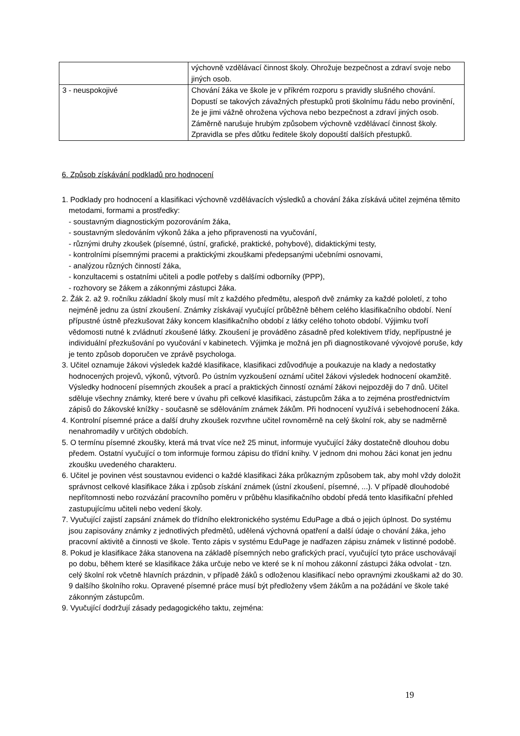| | výchovně vzdělávací činnost školy. Ohrožuje bezpečnost a zdraví svoje nebo jiných osob. |
| 3 - neuspokojivé | Chování žáka ve škole je v příkrém rozporu s pravidly slušného chování. Dopustí se takových závažných přestupků proti školnímu řádu nebo provinění, že je jimi vážně ohrožena výchova nebo bezpečnost a zdraví jiných osob. Záměrně narušuje hrubým způsobem výchovně vzdělávací činnost školy. Zpravidla se přes důtku ředitele školy dopouští dalších přestupků. |
6. Způsob získávání podkladů pro hodnocení
1. Podklady pro hodnocení a klasifikaci výchovně vzdělávacích výsledků a chování žáka získává učitel zejména těmito metodami, formami a prostředky:
- soustavným diagnostickým pozorováním žáka,
- soustavným sledováním výkonů žáka a jeho připravenosti na vyučování,
- různými druhy zkoušek (písemné, ústní, grafické, praktické, pohybové), didaktickými testy,
- kontrolními písemnými pracemi a praktickými zkouškami předepsanými učebními osnovami,
- analýzou různých činností žáka,
- konzultacemi s ostatními učiteli a podle potřeby s dalšími odborníky (PPP),
- rozhovory se žákem a zákonnými zástupci žáka.
2. Žák 2. až 9. ročníku základní školy musí mít z každého předmětu, alespoň dvě známky za každé pololetí, z toho nejméně jednu za ústní zkoušení. Známky získávají vyučující průběžně během celého klasifikačního období. Není přípustné ústně přezkušovat žáky koncem klasifikačního období z látky celého tohoto období. Výjimku tvoří vědomosti nutné k zvládnutí zkoušené látky. Zkoušení je prováděno zásadně před kolektivem třídy, nepřípustné je individuální přezkušování po vyučování v kabinetech. Výjimka je možná jen při diagnostikované vývojové poruše, kdy je tento způsob doporučen ve zprávě psychologa.
3. Učitel oznamuje žákovi výsledek každé klasifikace, klasifikaci zdůvodňuje a poukazuje na klady a nedostatky hodnocených projevů, výkonů, výtvorů. Po ústním vyzkoušení oznámí učitel žákovi výsledek hodnocení okamžitě. Výsledky hodnocení písemných zkoušek a prací a praktických činností oznámí žákovi nejpozději do 7 dnů. Učitel sděluje všechny známky, které bere v úvahu při celkové klasifikaci, zástupcům žáka a to zejména prostřednictvím zápisů do žákovské knížky - současně se sdělováním známek žákům. Při hodnocení využívá i sebehodnocení žáka.
4. Kontrolní písemné práce a další druhy zkoušek rozvrhne učitel rovnoměrně na celý školní rok, aby se nadměrně nenahromadily v určitých obdobích.
5. O termínu písemné zkoušky, která má trvat více než 25 minut, informuje vyučující žáky dostatečně dlouhou dobu předem. Ostatní vyučující o tom informuje formou zápisu do třídní knihy. V jednom dni mohou žáci konat jen jednu zkoušku uvedeného charakteru.
6. Učitel je povinen vést soustavnou evidenci o každé klasifikaci žáka průkazným způsobem tak, aby mohl vždy doložit správnost celkové klasifikace žáka i způsob získání známek (ústní zkoušení, písemné, ...). V případě dlouhodobé nepřítomnosti nebo rozvázání pracovního poměru v průběhu klasifikačního období předá tento klasifikační přehled zastupujícímu učiteli nebo vedení školy.
7. Vyučující zajistí zapsání známek do třídního elektronického systému EduPage a dbá o jejich úplnost. Do systému jsou zapisovány známky z jednotlivých předmětů, udělená výchovná opatření a další údaje o chování žáka, jeho pracovní aktivitě a činnosti ve škole. Tento zápis v systému EduPage je nadřazen zápisu známek v listinné podobě.
8. Pokud je klasifikace žáka stanovena na základě písemných nebo grafických prací, vyučující tyto práce uschovávají po dobu, během které se klasifikace žáka určuje nebo ve které se k ní mohou zákonní zástupci žáka odvolat - tzn. celý školní rok včetně hlavních prázdnin, v případě žáků s odloženou klasifikací nebo opravnými zkouškami až do 30. 9 dalšího školního roku. Opravené písemné práce musí být předloženy všem žákům a na požádání ve škole také zákonným zástupcům.
9. Vyučující dodržují zásady pedagogického taktu, zejména:
19